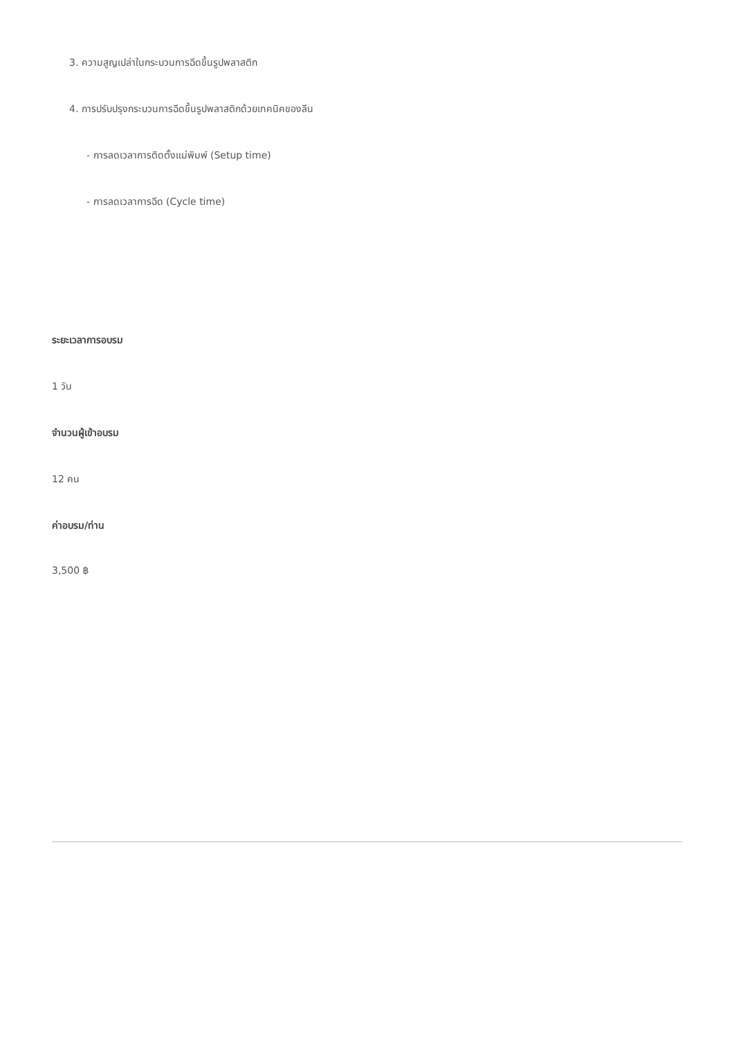3. ความสูญเปล่าในกระบวนการฉีดขึ้นรูปพลาสติก
4. การปรับปรุงกระบวนการฉีดขึ้นรูปพลาสติกด้วยเทคนิคของลีน
- การลดเวลาการติดตั้งแม่พิมพ์ (Setup time)
- การลดเวลาการฉีด (Cycle time)
ระยะเวลาการอบรม
1 วัน
จำนวนผู้เข้าอบรม
12 คน
ค่าอบรม/ท่าน
3,500 ฿